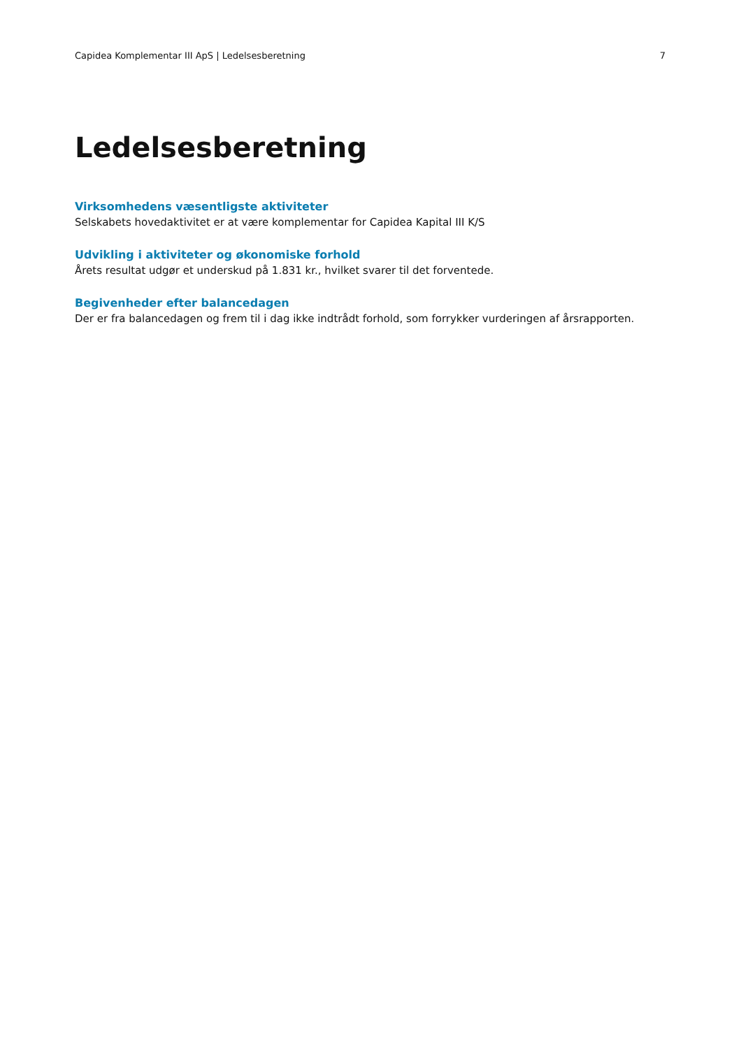Capidea Komplementar III ApS | Ledelsesberetning 7
Ledelsesberetning
Virksomhedens væsentligste aktiviteter
Selskabets hovedaktivitet er at være komplementar for Capidea Kapital III K/S
Udvikling i aktiviteter og økonomiske forhold
Årets resultat udgør et underskud på 1.831 kr., hvilket svarer til det forventede.
Begivenheder efter balancedagen
Der er fra balancedagen og frem til i dag ikke indtrådt forhold, som forrykker vurderingen af årsrapporten.